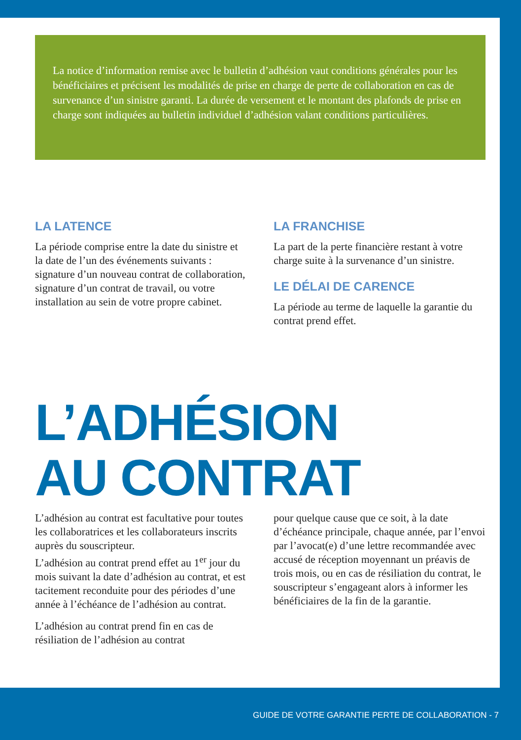La notice d’information remise avec le bulletin d’adhésion vaut conditions générales pour les bénéficiaires et précisent les modalités de prise en charge de perte de collaboration en cas de survenance d’un sinistre garanti. La durée de versement et le montant des plafonds de prise en charge sont indiquées au bulletin individuel d’adhésion valant conditions particulières.
LA LATENCE
La période comprise entre la date du sinistre et la date de l’un des événements suivants : signature d’un nouveau contrat de collaboration, signature d’un contrat de travail, ou votre installation au sein de votre propre cabinet.
LA FRANCHISE
La part de la perte financière restant à votre charge suite à la survenance d’un sinistre.
LE DÉLAI DE CARENCE
La période au terme de laquelle la garantie du contrat prend effet.
L’ADHÉSION
AU CONTRAT
L’adhésion au contrat est facultative pour toutes les collaboratrices et les collaborateurs inscrits auprès du souscripteur.
L’adhésion au contrat prend effet au 1<sup>er</sup> jour du mois suivant la date d’adhésion au contrat, et est tacitement reconduite pour des périodes d’une année à l’échéance de l’adhésion au contrat.
L’adhésion au contrat prend fin en cas de résiliation de l’adhésion au contrat
pour quelque cause que ce soit, à la date d’échéance principale, chaque année, par l’envoi par l’avocat(e) d’une lettre recommandée avec accusé de réception moyennant un préavis de trois mois, ou en cas de résiliation du contrat, le souscripteur s’engageant alors à informer les bénéficiaires de la fin de la garantie.
GUIDE DE VOTRE GARANTIE PERTE DE COLLABORATION - 7